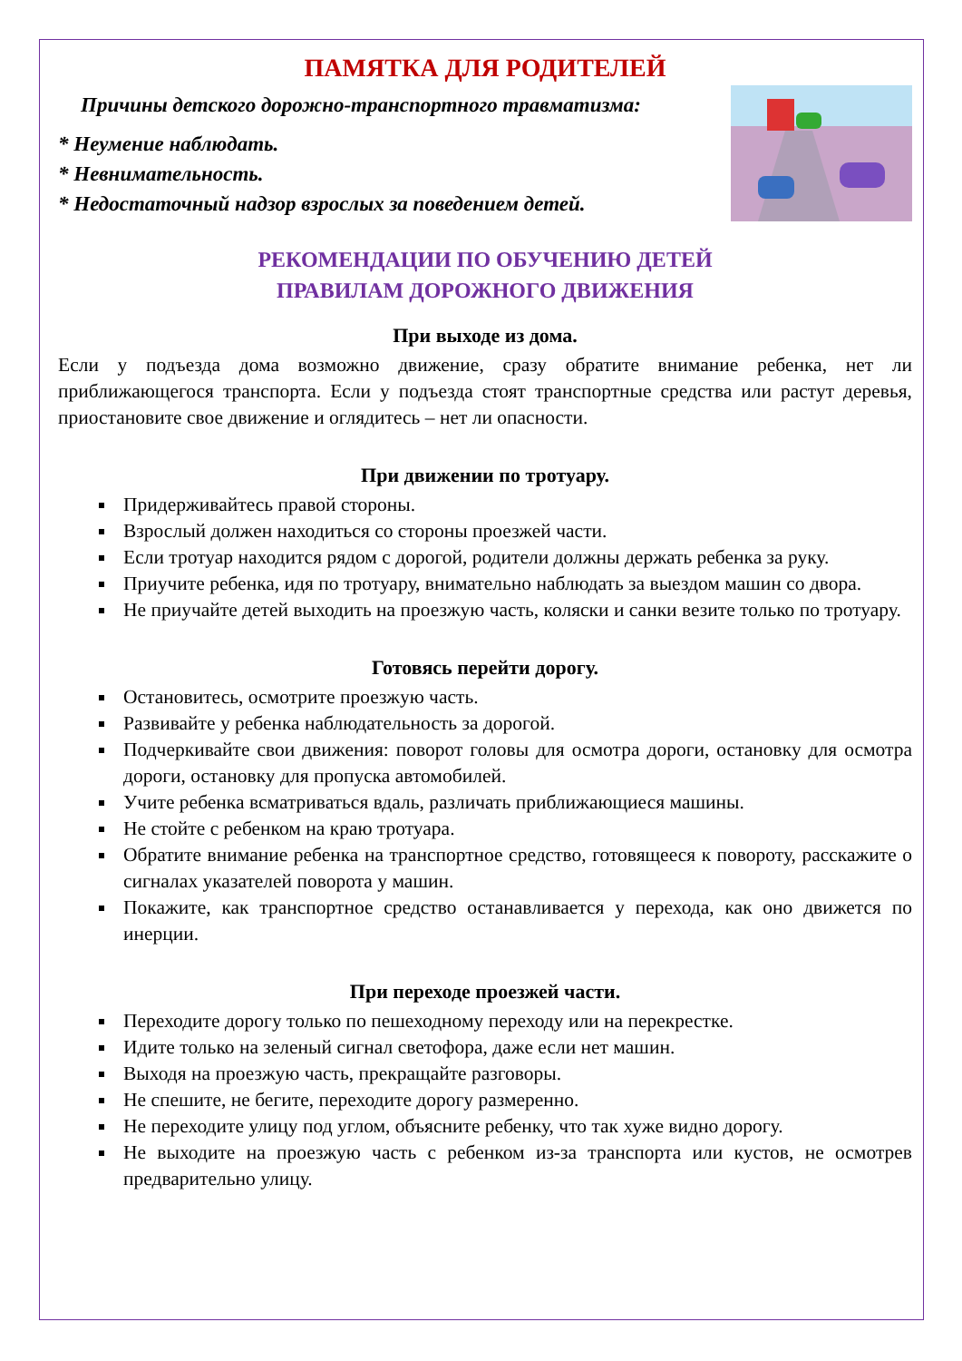ПАМЯТКА ДЛЯ РОДИТЕЛЕЙ
Причины детского дорожно-транспортного травматизма:
* Неумение наблюдать.
* Невнимательность.
* Недостаточный надзор взрослых за поведением детей.
РЕКОМЕНДАЦИИ ПО ОБУЧЕНИЮ ДЕТЕЙ
ПРАВИЛАМ ДОРОЖНОГО ДВИЖЕНИЯ
При выходе из дома.
Если у подъезда дома возможно движение, сразу обратите внимание ребенка, нет ли приближающегося транспорта. Если у подъезда стоят транспортные средства или растут деревья, приостановите свое движение и оглядитесь – нет ли опасности.
При движении по тротуару.
Придерживайтесь правой стороны.
Взрослый должен находиться со стороны проезжей части.
Если тротуар находится рядом с дорогой, родители должны держать ребенка за руку.
Приучите ребенка, идя по тротуару, внимательно наблюдать за выездом машин со двора.
Не приучайте детей выходить на проезжую часть, коляски и санки везите только по тротуару.
Готовясь перейти дорогу.
Остановитесь, осмотрите проезжую часть.
Развивайте у ребенка наблюдательность за дорогой.
Подчеркивайте свои движения: поворот головы для осмотра дороги, остановку для осмотра дороги, остановку для пропуска автомобилей.
Учите ребенка всматриваться вдаль, различать приближающиеся машины.
Не стойте с ребенком на краю тротуара.
Обратите внимание ребенка на транспортное средство, готовящееся к повороту, расскажите о сигналах указателей поворота у машин.
Покажите, как транспортное средство останавливается у перехода, как оно движется по инерции.
При переходе проезжей части.
Переходите дорогу только по пешеходному переходу или на перекрестке.
Идите только на зеленый сигнал светофора, даже если нет машин.
Выходя на проезжую часть, прекращайте разговоры.
Не спешите, не бегите, переходите дорогу размеренно.
Не переходите улицу под углом, объясните ребенку, что так хуже видно дорогу.
Не выходите на проезжую часть с ребенком из-за транспорта или кустов, не осмотрев предварительно улицу.